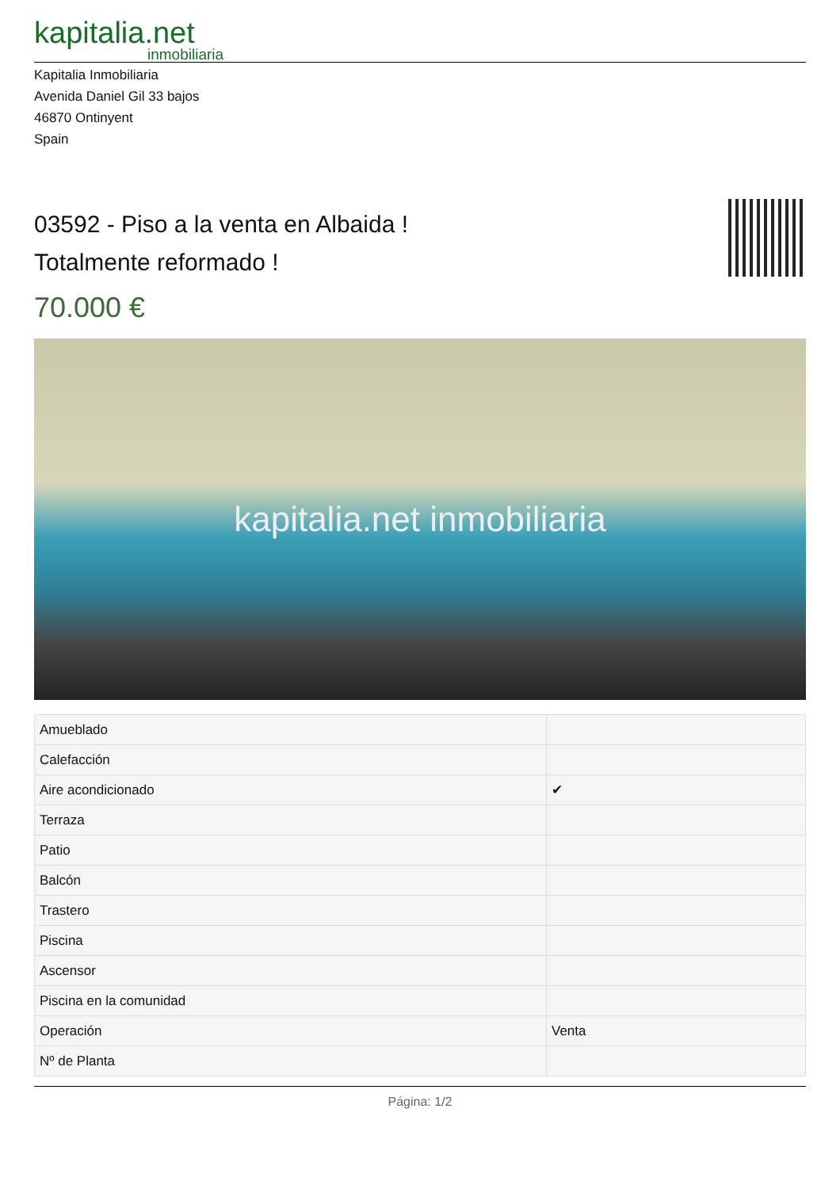kapitalia.net
inmobiliaria
Kapitalia Inmobiliaria
Avenida Daniel Gil 33 bajos
46870 Ontinyent
Spain
03592 - Piso a la venta en Albaida !
Totalmente reformado !
70.000 €
kapitalia.net inmobiliaria
| Amueblado | |
| Calefacción | |
| Aire acondicionado | ✔ |
| Terraza | |
| Patio | |
| Balcón | |
| Trastero | |
| Piscina | |
| Ascensor | |
| Piscina en la comunidad | |
| Operación | Venta |
| Nº de Planta | |
Página: 1/2